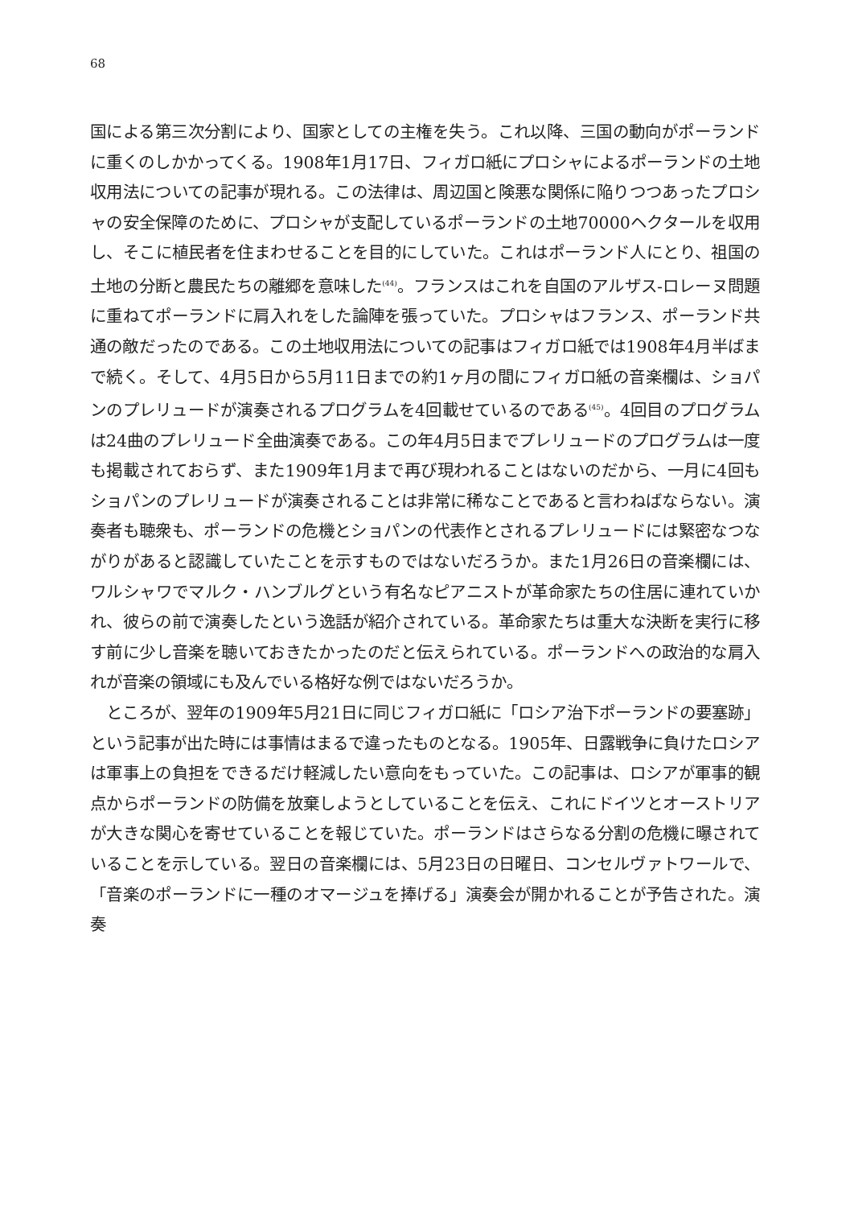68
国による第三次分割により、国家としての主権を失う。これ以降、三国の動向がポーランドに重くのしかかってくる。1908年1月17日、フィガロ紙にプロシャによるポーランドの土地収用法についての記事が現れる。この法律は、周辺国と険悪な関係に陥りつつあったプロシャの安全保障のために、プロシャが支配しているポーランドの土地70000ヘクタールを収用し、そこに植民者を住まわせることを目的にしていた。これはポーランド人にとり、祖国の土地の分断と農民たちの離郷を意味した<sup>(44)</sup>。フランスはこれを自国のアルザス-ロレーヌ問題に重ねてポーランドに肩入れをした論陣を張っていた。プロシャはフランス、ポーランド共通の敵だったのである。この土地収用法についての記事はフィガロ紙では1908年4月半ばまで続く。そして、4月5日から5月11日までの約1ヶ月の間にフィガロ紙の音楽欄は、ショパンのプレリュードが演奏されるプログラムを4回載せているのである<sup>(45)</sup>。4回目のプログラムは24曲のプレリュード全曲演奏である。この年4月5日までプレリュードのプログラムは一度も掲載されておらず、また1909年1月まで再び現われることはないのだから、一月に4回もショパンのプレリュードが演奏されることは非常に稀なことであると言わねばならない。演奏者も聴衆も、ポーランドの危機とショパンの代表作とされるプレリュードには緊密なつながりがあると認識していたことを示すものではないだろうか。また1月26日の音楽欄には、ワルシャワでマルク・ハンブルグという有名なピアニストが革命家たちの住居に連れていかれ、彼らの前で演奏したという逸話が紹介されている。革命家たちは重大な決断を実行に移す前に少し音楽を聴いておきたかったのだと伝えられている。ポーランドへの政治的な肩入れが音楽の領域にも及んでいる格好な例ではないだろうか。
　ところが、翌年の1909年5月21日に同じフィガロ紙に「ロシア治下ポーランドの要塞跡」という記事が出た時には事情はまるで違ったものとなる。1905年、日露戦争に負けたロシアは軍事上の負担をできるだけ軽減したい意向をもっていた。この記事は、ロシアが軍事的観点からポーランドの防備を放棄しようとしていることを伝え、これにドイツとオーストリアが大きな関心を寄せていることを報じていた。ポーランドはさらなる分割の危機に曝されていることを示している。翌日の音楽欄には、5月23日の日曜日、コンセルヴァトワールで、「音楽のポーランドに一種のオマージュを捧げる」演奏会が開かれることが予告された。演奏